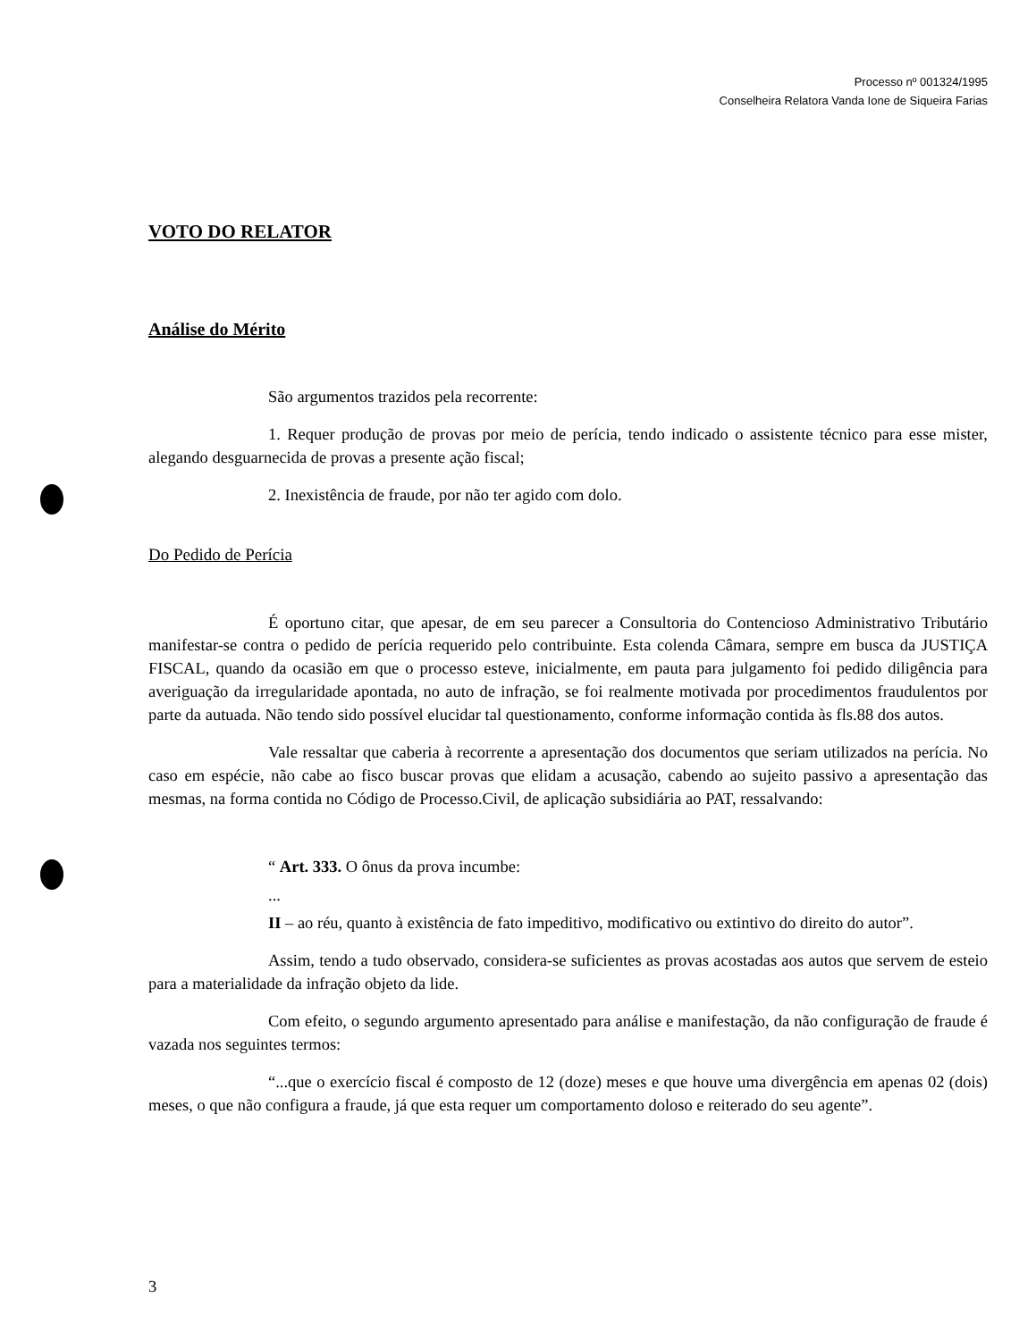Processo nº 001324/1995
Conselheira Relatora Vanda Ione de Siqueira Farias
VOTO DO RELATOR
Análise do Mérito
São argumentos trazidos pela recorrente:
1. Requer produção de provas por meio de perícia, tendo indicado o assistente técnico para esse mister, alegando desguarnecida de provas a presente ação fiscal;
2. Inexistência de fraude, por não ter agido com dolo.
Do Pedido de Perícia
É oportuno citar, que apesar, de em seu parecer a Consultoria do Contencioso Administrativo Tributário manifestar-se contra o pedido de perícia requerido pelo contribuinte. Esta colenda Câmara, sempre em busca da JUSTIÇA FISCAL, quando da ocasião em que o processo esteve, inicialmente, em pauta para julgamento foi pedido diligência para averiguação da irregularidade apontada, no auto de infração, se foi realmente motivada por procedimentos fraudulentos por parte da autuada. Não tendo sido possível elucidar tal questionamento, conforme informação contida às fls.88 dos autos.
Vale ressaltar que caberia à recorrente a apresentação dos documentos que seriam utilizados na perícia. No caso em espécie, não cabe ao fisco buscar provas que elidam a acusação, cabendo ao sujeito passivo a apresentação das mesmas, na forma contida no Código de Processo.Civil, de aplicação subsidiária ao PAT, ressalvando:
“ Art. 333. O ônus da prova incumbe:
...
II – ao réu, quanto à existência de fato impeditivo, modificativo ou extintivo do direito do autor”.
Assim, tendo a tudo observado, considera-se suficientes as provas acostadas aos autos que servem de esteio para a materialidade da infração objeto da lide.
Com efeito, o segundo argumento apresentado para análise e manifestação, da não configuração de fraude é vazada nos seguintes termos:
“...que o exercício fiscal é composto de 12 (doze) meses e que houve uma divergência em apenas 02 (dois) meses, o que não configura a fraude, já que esta requer um comportamento doloso e reiterado do seu agente”.
3